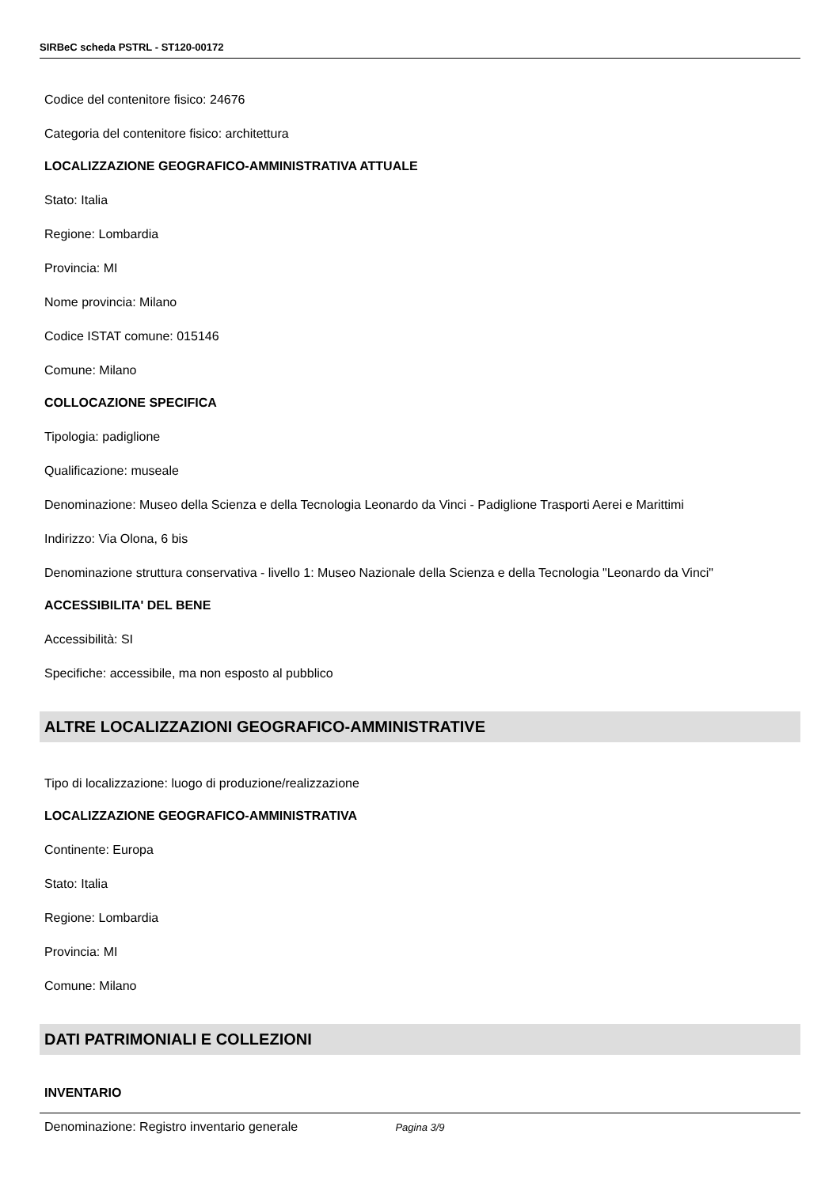SIRBeC scheda PSTRL - ST120-00172
Codice del contenitore fisico: 24676
Categoria del contenitore fisico: architettura
LOCALIZZAZIONE GEOGRAFICO-AMMINISTRATIVA ATTUALE
Stato: Italia
Regione: Lombardia
Provincia: MI
Nome provincia: Milano
Codice ISTAT comune: 015146
Comune: Milano
COLLOCAZIONE SPECIFICA
Tipologia: padiglione
Qualificazione: museale
Denominazione: Museo della Scienza e della Tecnologia Leonardo da Vinci - Padiglione Trasporti Aerei e Marittimi
Indirizzo: Via Olona, 6 bis
Denominazione struttura conservativa - livello 1: Museo Nazionale della Scienza e della Tecnologia "Leonardo da Vinci"
ACCESSIBILITA' DEL BENE
Accessibilità: SI
Specifiche: accessibile, ma non esposto al pubblico
ALTRE LOCALIZZAZIONI GEOGRAFICO-AMMINISTRATIVE
Tipo di localizzazione: luogo di produzione/realizzazione
LOCALIZZAZIONE GEOGRAFICO-AMMINISTRATIVA
Continente: Europa
Stato: Italia
Regione: Lombardia
Provincia: MI
Comune: Milano
DATI PATRIMONIALI E COLLEZIONI
INVENTARIO
Denominazione: Registro inventario generale
Pagina 3/9